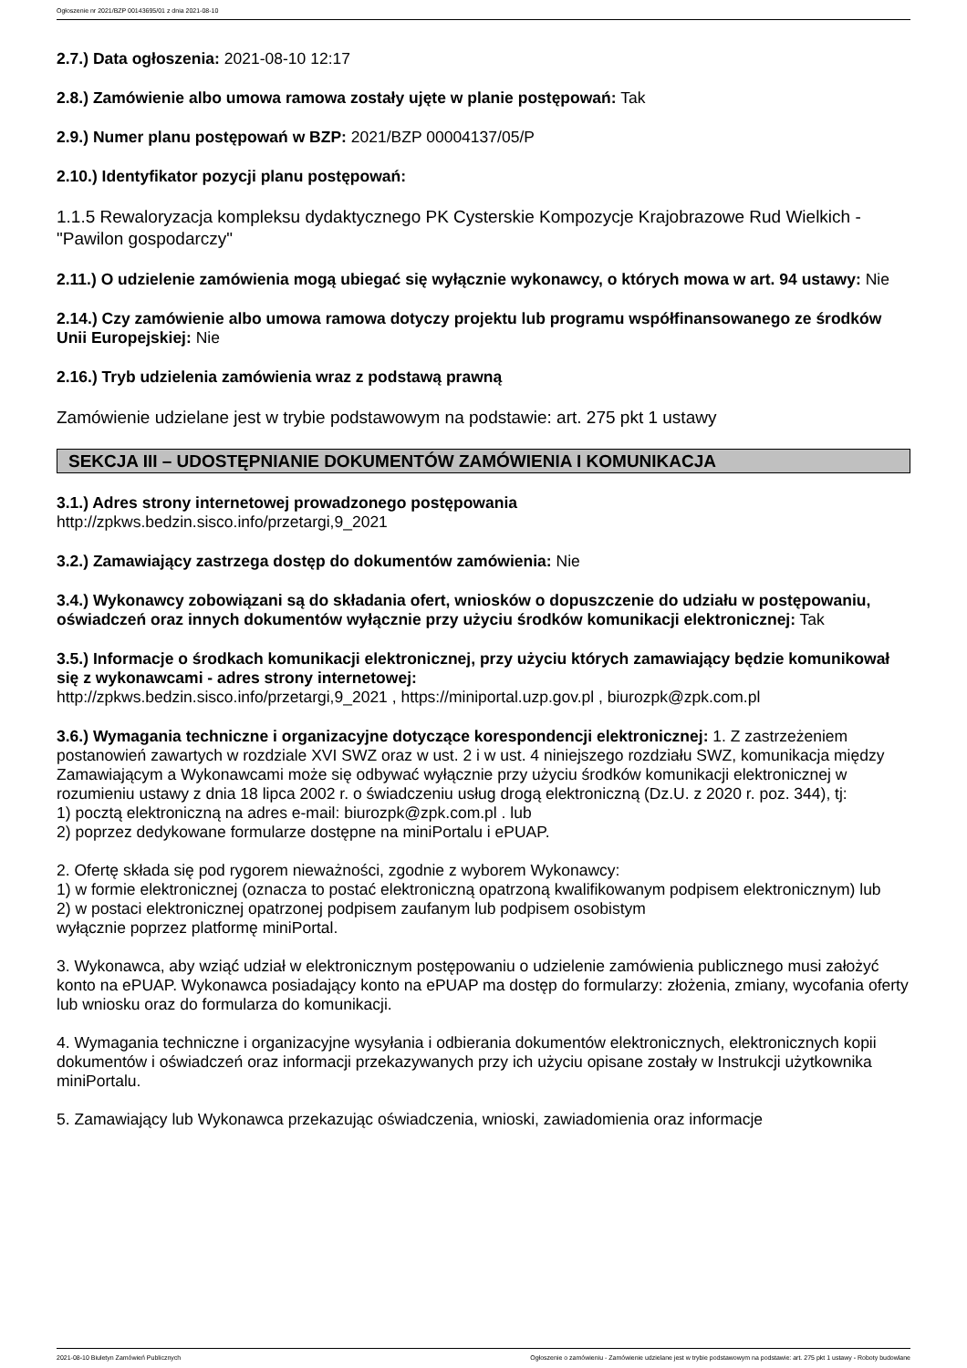Ogłoszenie nr 2021/BZP 00143695/01 z dnia 2021-08-10
2.7.) Data ogłoszenia: 2021-08-10 12:17
2.8.) Zamówienie albo umowa ramowa zostały ujęte w planie postępowań: Tak
2.9.) Numer planu postępowań w BZP: 2021/BZP 00004137/05/P
2.10.) Identyfikator pozycji planu postępowań:
1.1.5 Rewaloryzacja kompleksu dydaktycznego PK Cysterskie Kompozycje Krajobrazowe Rud Wielkich - "Pawilon gospodarczy"
2.11.) O udzielenie zamówienia mogą ubiegać się wyłącznie wykonawcy, o których mowa w art. 94 ustawy: Nie
2.14.) Czy zamówienie albo umowa ramowa dotyczy projektu lub programu współfinansowanego ze środków Unii Europejskiej: Nie
2.16.) Tryb udzielenia zamówienia wraz z podstawą prawną
Zamówienie udzielane jest w trybie podstawowym na podstawie: art. 275 pkt 1 ustawy
SEKCJA III – UDOSTĘPNIANIE DOKUMENTÓW ZAMÓWIENIA I KOMUNIKACJA
3.1.) Adres strony internetowej prowadzonego postępowania
http://zpkws.bedzin.sisco.info/przetargi,9_2021
3.2.) Zamawiający zastrzega dostęp do dokumentów zamówienia: Nie
3.4.) Wykonawcy zobowiązani są do składania ofert, wniosków o dopuszczenie do udziału w postępowaniu, oświadczeń oraz innych dokumentów wyłącznie przy użyciu środków komunikacji elektronicznej: Tak
3.5.) Informacje o środkach komunikacji elektronicznej, przy użyciu których zamawiający będzie komunikował się z wykonawcami - adres strony internetowej:
http://zpkws.bedzin.sisco.info/przetargi,9_2021 , https://miniportal.uzp.gov.pl , biurozpk@zpk.com.pl
3.6.) Wymagania techniczne i organizacyjne dotyczące korespondencji elektronicznej: 1. Z zastrzeżeniem postanowień zawartych w rozdziale XVI SWZ oraz w ust. 2 i w ust. 4 niniejszego rozdziału SWZ, komunikacja między Zamawiającym a Wykonawcami może się odbywać wyłącznie przy użyciu środków komunikacji elektronicznej w rozumieniu ustawy z dnia 18 lipca 2002 r. o świadczeniu usług drogą elektroniczną (Dz.U. z 2020 r. poz. 344), tj:
1) pocztą elektroniczną na adres e-mail: biurozpk@zpk.com.pl . lub
2) poprzez dedykowane formularze dostępne na miniPortalu i ePUAP.
2. Ofertę składa się pod rygorem nieważności, zgodnie z wyborem Wykonawcy:
1) w formie elektronicznej (oznacza to postać elektroniczną opatrzoną kwalifikowanym podpisem elektronicznym) lub
2) w postaci elektronicznej opatrzonej podpisem zaufanym lub podpisem osobistym
wyłącznie poprzez platformę miniPortal.
3. Wykonawca, aby wziąć udział w elektronicznym postępowaniu o udzielenie zamówienia publicznego musi założyć konto na ePUAP. Wykonawca posiadający konto na ePUAP ma dostęp do formularzy: złożenia, zmiany, wycofania oferty lub wniosku oraz do formularza do komunikacji.
4. Wymagania techniczne i organizacyjne wysyłania i odbierania dokumentów elektronicznych, elektronicznych kopii dokumentów i oświadczeń oraz informacji przekazywanych przy ich użyciu opisane zostały w Instrukcji użytkownika miniPortalu.
5. Zamawiający lub Wykonawca przekazując oświadczenia, wnioski, zawiadomienia oraz informacje
2021-08-10 Biuletyn Zamówień Publicznych Ogłoszenie o zamówieniu - Zamówienie udzielane jest w trybie podstawowym na podstawie: art. 275 pkt 1 ustawy - Roboty budowlane